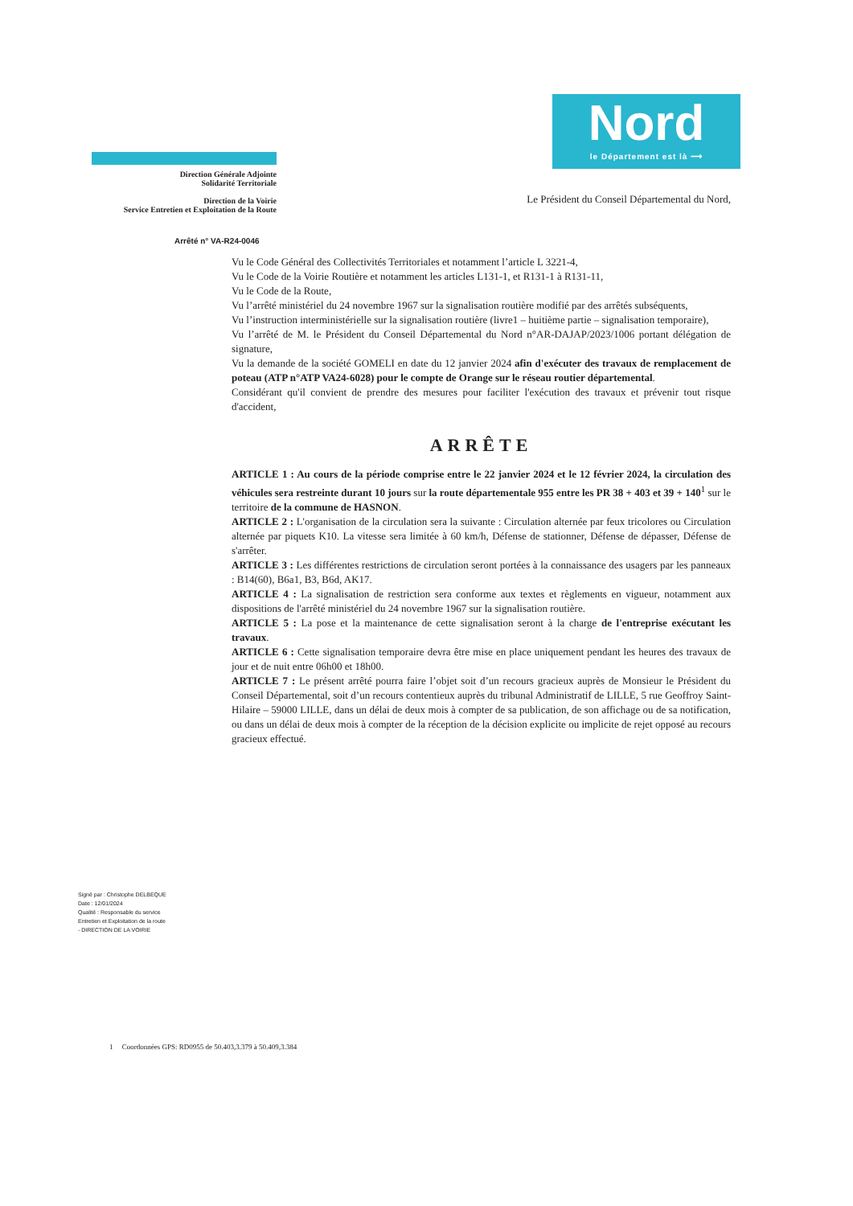Direction Générale Adjointe
Solidarité Territoriale
Direction de la Voirie
Service Entretien et Exploitation de la Route
Nord
le Département est là ⟶
Le Président du Conseil Départemental du Nord,
Arrêté n° VA-R24-0046
Vu le Code Général des Collectivités Territoriales et notamment l’article L 3221-4,
Vu le Code de la Voirie Routière et notamment les articles L131-1, et R131-1 à R131-11,
Vu le Code de la Route,
Vu l’arrêté ministériel du 24 novembre 1967 sur la signalisation routière modifié par des arrêtés subséquents,
Vu l’instruction interministérielle sur la signalisation routière (livre1 – huitième partie – signalisation temporaire),
Vu l’arrêté de M. le Président du Conseil Départemental du Nord n°AR-DAJAP/2023/1006 portant délégation de signature,
Vu la demande de la société GOMELI en date du 12 janvier 2024 afin d'exécuter des travaux de remplacement de poteau (ATP n°ATP VA24-6028) pour le compte de Orange sur le réseau routier départemental.
Considérant qu'il convient de prendre des mesures pour faciliter l'exécution des travaux et prévenir tout risque d'accident,
ARRÊTE
ARTICLE 1 : Au cours de la période comprise entre le 22 janvier 2024 et le 12 février 2024, la circulation des véhicules sera restreinte durant 10 jours sur la route départementale 955 entre les PR 38 + 403 et 39 + 140<sup>1</sup> sur le territoire de la commune de HASNON.
ARTICLE 2 : L'organisation de la circulation sera la suivante : Circulation alternée par feux tricolores ou Circulation alternée par piquets K10. La vitesse sera limitée à 60 km/h, Défense de stationner, Défense de dépasser, Défense de s'arrêter.
ARTICLE 3 : Les différentes restrictions de circulation seront portées à la connaissance des usagers par les panneaux : B14(60), B6a1, B3, B6d, AK17.
ARTICLE 4 : La signalisation de restriction sera conforme aux textes et règlements en vigueur, notamment aux dispositions de l'arrêté ministériel du 24 novembre 1967 sur la signalisation routière.
ARTICLE 5 : La pose et la maintenance de cette signalisation seront à la charge de l'entreprise exécutant les travaux.
ARTICLE 6 : Cette signalisation temporaire devra être mise en place uniquement pendant les heures des travaux de jour et de nuit entre 06h00 et 18h00.
ARTICLE 7 : Le présent arrêté pourra faire l’objet soit d’un recours gracieux auprès de Monsieur le Président du Conseil Départemental, soit d’un recours contentieux auprès du tribunal Administratif de LILLE, 5 rue Geoffroy Saint-Hilaire – 59000 LILLE, dans un délai de deux mois à compter de sa publication, de son affichage ou de sa notification, ou dans un délai de deux mois à compter de la réception de la décision explicite ou implicite de rejet opposé au recours gracieux effectué.
Signé par : Christophe DELBEQUE
Date : 12/01/2024
Qualité : Responsable du service
Entretien et Exploitation de la route
- DIRECTION DE LA VOIRIE
1 Coordonnées GPS: RD0955 de 50.403,3.379 à 50.409,3.384